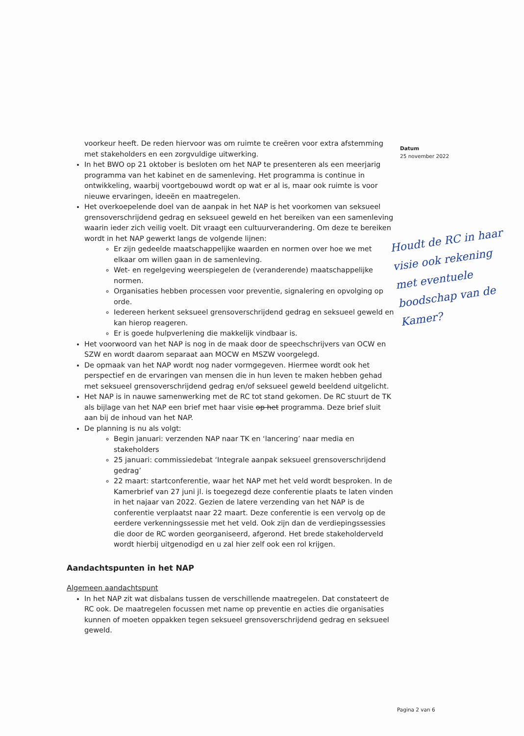Datum
25 november 2022
voorkeur heeft. De reden hiervoor was om ruimte te creëren voor extra afstemming met stakeholders en een zorgvuldige uitwerking.
In het BWO op 21 oktober is besloten om het NAP te presenteren als een meerjarig programma van het kabinet en de samenleving. Het programma is continue in ontwikkeling, waarbij voortgebouwd wordt op wat er al is, maar ook ruimte is voor nieuwe ervaringen, ideeën en maatregelen.
Het overkoepelende doel van de aanpak in het NAP is het voorkomen van seksueel grensoverschrijdend gedrag en seksueel geweld en het bereiken van een samenleving waarin ieder zich veilig voelt. Dit vraagt een cultuurverandering. Om deze te bereiken wordt in het NAP gewerkt langs de volgende lijnen:
Er zijn gedeelde maatschappelijke waarden en normen over hoe we met elkaar om willen gaan in de samenleving.
Wet- en regelgeving weerspiegelen de (veranderende) maatschappelijke normen.
Organisaties hebben processen voor preventie, signalering en opvolging op orde.
Iedereen herkent seksueel grensoverschrijdend gedrag en seksueel geweld en kan hierop reageren.
Er is goede hulpverlening die makkelijk vindbaar is.
Het voorwoord van het NAP is nog in de maak door de speechschrijvers van OCW en SZW en wordt daarom separaat aan MOCW en MSZW voorgelegd.
De opmaak van het NAP wordt nog nader vormgegeven. Hiermee wordt ook het perspectief en de ervaringen van mensen die in hun leven te maken hebben gehad met seksueel grensoverschrijdend gedrag en/of seksueel geweld beeldend uitgelicht.
Het NAP is in nauwe samenwerking met de RC tot stand gekomen. De RC stuurt de TK als bijlage van het NAP een brief met haar visie op het programma. Deze brief sluit aan bij de inhoud van het NAP.
De planning is nu als volgt:
Begin januari: verzenden NAP naar TK en ‘lancering’ naar media en stakeholders
25 januari: commissiedebat ‘Integrale aanpak seksueel grensoverschrijdend gedrag’
22 maart: startconferentie, waar het NAP met het veld wordt besproken. In de Kamerbrief van 27 juni jl. is toegezegd deze conferentie plaats te laten vinden in het najaar van 2022. Gezien de latere verzending van het NAP is de conferentie verplaatst naar 22 maart. Deze conferentie is een vervolg op de eerdere verkenningssessie met het veld. Ook zijn dan de verdiepingssessies die door de RC worden georganiseerd, afgerond. Het brede stakeholderveld wordt hierbij uitgenodigd en u zal hier zelf ook een rol krijgen.
Aandachtspunten in het NAP
Algemeen aandachtspunt
In het NAP zit wat disbalans tussen de verschillende maatregelen. Dat constateert de RC ook. De maatregelen focussen met name op preventie en acties die organisaties kunnen of moeten oppakken tegen seksueel grensoverschrijdend gedrag en seksueel geweld.
Houdt de RC in haar visie ook rekening met eventuele boodschap van de Kamer?
Pagina 2 van 6